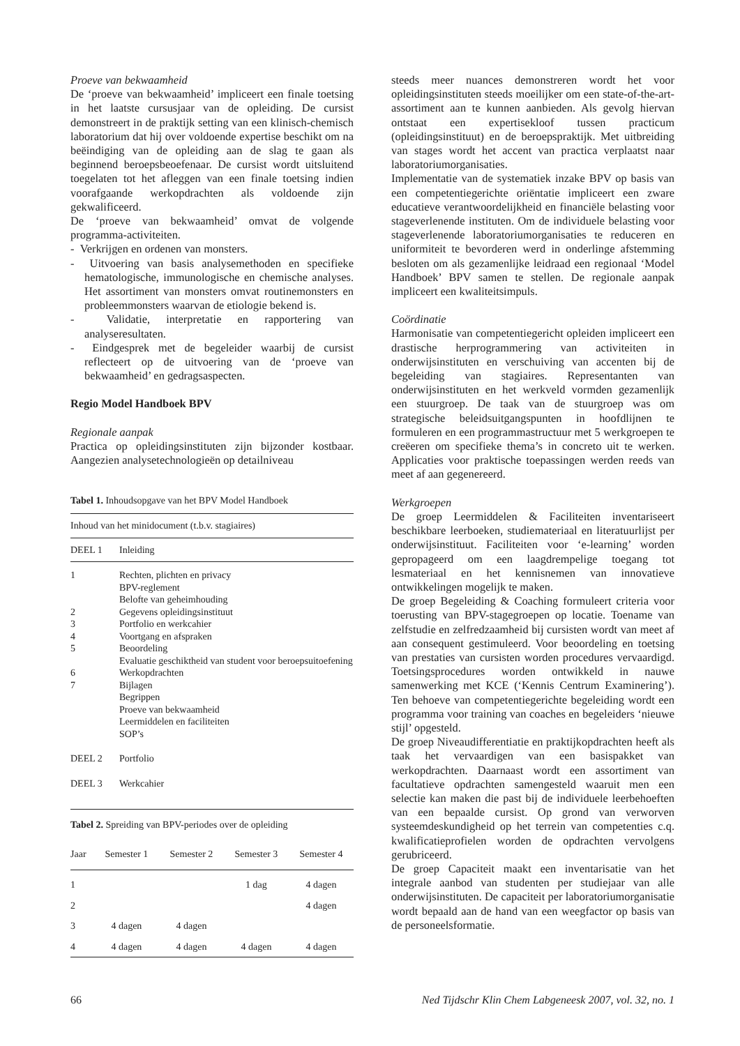Proeve van bekwaamheid
De ‘proeve van bekwaamheid’ impliceert een finale toetsing in het laatste cursusjaar van de opleiding. De cursist demonstreert in de praktijk setting van een klinisch-chemisch laboratorium dat hij over voldoende expertise beschikt om na beëindiging van de opleiding aan de slag te gaan als beginnend beroepsbeoefenaar. De cursist wordt uitsluitend toegelaten tot het afleggen van een finale toetsing indien voorafgaande werkopdrachten als voldoende zijn gekwalificeerd.
De ‘proeve van bekwaamheid’ omvat de volgende programma-activiteiten.
- Verkrijgen en ordenen van monsters.
- Uitvoering van basis analysemethoden en specifieke hematologische, immunologische en chemische analyses. Het assortiment van monsters omvat routinemonsters en probleemmonsters waarvan de etiologie bekend is.
- Validatie, interpretatie en rapportering van analyseresultaten.
- Eindgesprek met de begeleider waarbij de cursist reflecteert op de uitvoering van de ‘proeve van bekwaamheid’ en gedragsaspecten.
Regio Model Handboek BPV
Regionale aanpak
Practica op opleidingsinstituten zijn bijzonder kostbaar. Aangezien analysetechnologieën op detailniveau
Tabel 1. Inhoudsopgave van het BPV Model Handboek
| Inhoud van het minidocument (t.b.v. stagiaires) | |
| DEEL 1 | Inleiding |
| 1 | Rechten, plichten en privacy BPV-reglement Belofte van geheimhouding |
| 2 | Gegevens opleidingsinstituut |
| 3 | Portfolio en werkcahier |
| 4 | Voortgang en afspraken |
| 5 | Beoordeling Evaluatie geschiktheid van student voor beroepsuitoefening |
| 6 | Werkopdrachten |
| 7 | Bijlagen Begrippen Proeve van bekwaamheid Leermiddelen en faciliteiten SOP’s |
| DEEL 2 | Portfolio |
| DEEL 3 | Werkcahier |
Tabel 2. Spreiding van BPV-periodes over de opleiding
| Jaar | Semester 1 | Semester 2 | Semester 3 | Semester 4 |
| --- | --- | --- | --- | --- |
| 1 | | | 1 dag | 4 dagen |
| 2 | | | | 4 dagen |
| 3 | 4 dagen | 4 dagen | | |
| 4 | 4 dagen | 4 dagen | 4 dagen | 4 dagen |
steeds meer nuances demonstreren wordt het voor opleidingsinstituten steeds moeilijker om een state-of-the-art-assortiment aan te kunnen aanbieden. Als gevolg hiervan ontstaat een expertisekloof tussen practicum (opleidingsinstituut) en de beroepspraktijk. Met uitbreiding van stages wordt het accent van practica verplaatst naar laboratoriumorganisaties.
Implementatie van de systematiek inzake BPV op basis van een competentiegerichte oriëntatie impliceert een zware educatieve verantwoordelijkheid en financiële belasting voor stageverlenende instituten. Om de individuele belasting voor stageverlenende laboratoriumorganisaties te reduceren en uniformiteit te bevorderen werd in onderlinge afstemming besloten om als gezamenlijke leidraad een regionaal ‘Model Handboek’ BPV samen te stellen. De regionale aanpak impliceert een kwaliteitsimpuls.
Coördinatie
Harmonisatie van competentiegericht opleiden impliceert een drastische herprogrammering van activiteiten in onderwijsinstituten en verschuiving van accenten bij de begeleiding van stagiaires. Representanten van onderwijsinstituten en het werkveld vormden gezamenlijk een stuurgroep. De taak van de stuurgroep was om strategische beleidsuitgangspunten in hoofdlijnen te formuleren en een programmastructuur met 5 werkgroepen te creëeren om specifieke thema’s in concreto uit te werken. Applicaties voor praktische toepassingen werden reeds van meet af aan gegenereerd.
Werkgroepen
De groep Leermiddelen & Faciliteiten inventariseert beschikbare leerboeken, studiemateriaal en literatuurlijst per onderwijsinstituut. Faciliteiten voor ‘e-learning’ worden gepropageerd om een laagdrempelige toegang tot lesmateriaal en het kennisnemen van innovatieve ontwikkelingen mogelijk te maken.
De groep Begeleiding & Coaching formuleert criteria voor toerusting van BPV-stagegroepen op locatie. Toename van zelfstudie en zelfredzaamheid bij cursisten wordt van meet af aan consequent gestimuleerd. Voor beoordeling en toetsing van prestaties van cursisten worden procedures vervaardigd. Toetsingsprocedures worden ontwikkeld in nauwe samenwerking met KCE (‘Kennis Centrum Examinering’). Ten behoeve van competentiegerichte begeleiding wordt een programma voor training van coaches en begeleiders ‘nieuwe stijl’ opgesteld.
De groep Niveaudifferentiatie en praktijkopdrachten heeft als taak het vervaardigen van een basispakket van werkopdrachten. Daarnaast wordt een assortiment van facultatieve opdrachten samengesteld waaruit men een selectie kan maken die past bij de individuele leerbehoeften van een bepaalde cursist. Op grond van verworven systeemdeskundigheid op het terrein van competenties c.q. kwalificatieprofielen worden de opdrachten vervolgens gerubriceerd.
De groep Capaciteit maakt een inventarisatie van het integrale aanbod van studenten per studiejaar van alle onderwijsinstituten. De capaciteit per laboratoriumorganisatie wordt bepaald aan de hand van een weegfactor op basis van de personeelsformatie.
66 Ned Tijdschr Klin Chem Labgeneesk 2007, vol. 32, no. 1